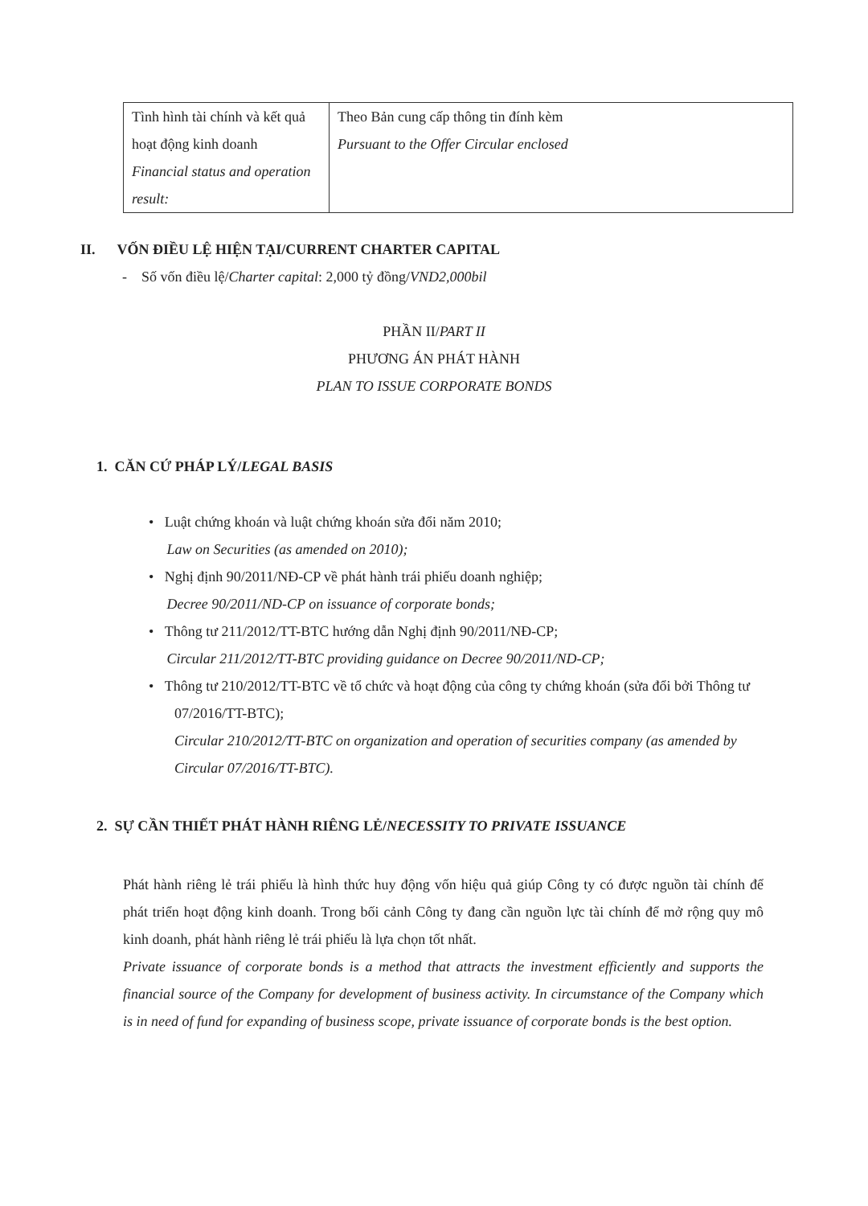| Tình hình tài chính và kết quả hoạt động kinh doanh Financial status and operation result: | Theo Bản cung cấp thông tin đính kèm Pursuant to the Offer Circular enclosed |
II. VỐN ĐIỀU LỆ HIỆN TẠI/CURRENT CHARTER CAPITAL
- Số vốn điều lệ/Charter capital: 2,000 tỷ đồng/VND2,000bil
PHẦN II/PART II
PHƯƠNG ÁN PHÁT HÀNH
PLAN TO ISSUE CORPORATE BONDS
1. CĂN CỨ PHÁP LÝ/LEGAL BASIS
• Luật chứng khoán và luật chứng khoán sửa đổi năm 2010;
Law on Securities (as amended on 2010);
• Nghị định 90/2011/NĐ-CP về phát hành trái phiếu doanh nghiệp;
Decree 90/2011/ND-CP on issuance of corporate bonds;
• Thông tư 211/2012/TT-BTC hướng dẫn Nghị định 90/2011/NĐ-CP;
Circular 211/2012/TT-BTC providing guidance on Decree 90/2011/ND-CP;
• Thông tư 210/2012/TT-BTC về tổ chức và hoạt động của công ty chứng khoán (sửa đổi bởi Thông tư 07/2016/TT-BTC);
Circular 210/2012/TT-BTC on organization and operation of securities company (as amended by Circular 07/2016/TT-BTC).
2. SỰ CẦN THIẾT PHÁT HÀNH RIÊNG LẺ/NECESSITY TO PRIVATE ISSUANCE
Phát hành riêng lẻ trái phiếu là hình thức huy động vốn hiệu quả giúp Công ty có được nguồn tài chính để phát triển hoạt động kinh doanh. Trong bối cảnh Công ty đang cần nguồn lực tài chính để mở rộng quy mô kinh doanh, phát hành riêng lẻ trái phiếu là lựa chọn tốt nhất.
Private issuance of corporate bonds is a method that attracts the investment efficiently and supports the financial source of the Company for development of business activity. In circumstance of the Company which is in need of fund for expanding of business scope, private issuance of corporate bonds is the best option.